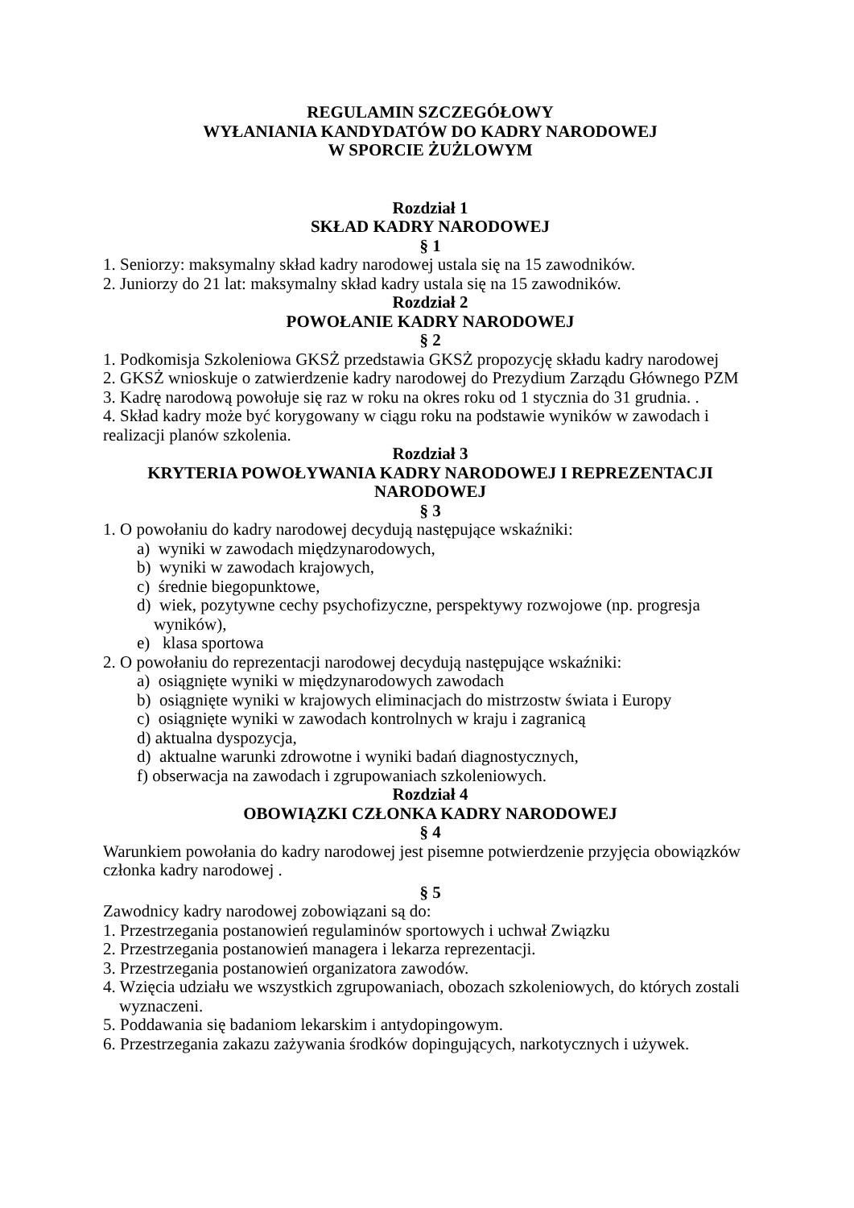REGULAMIN SZCZEGÓŁOWY
WYŁANIANIA KANDYDATÓW DO KADRY NARODOWEJ
W SPORCIE ŻUŻLOWYM
Rozdział 1
SKŁAD KADRY NARODOWEJ
§ 1
1. Seniorzy: maksymalny skład kadry narodowej ustala się na 15 zawodników.
2. Juniorzy do 21 lat: maksymalny skład kadry ustala się na 15 zawodników.
Rozdział 2
POWOŁANIE KADRY NARODOWEJ
§ 2
1. Podkomisja Szkoleniowa GKSŻ przedstawia GKSŻ propozycję składu kadry narodowej
2. GKSŻ wnioskuje o zatwierdzenie kadry narodowej do Prezydium Zarządu Głównego PZM
3. Kadrę narodową powołuje się raz w roku na okres roku od 1 stycznia do 31 grudnia. .
4. Skład kadry może być korygowany w ciągu roku na podstawie wyników w zawodach i realizacji planów szkolenia.
Rozdział 3
KRYTERIA POWOŁYWANIA KADRY NARODOWEJ I REPREZENTACJI NARODOWEJ
§ 3
1. O powołaniu do kadry narodowej decydują następujące wskaźniki:
a) wyniki w zawodach międzynarodowych,
b) wyniki w zawodach krajowych,
c) średnie biegopunktowe,
d) wiek, pozytywne cechy psychofizyczne, perspektywy rozwojowe (np. progresja wyników),
e) klasa sportowa
2. O powołaniu do reprezentacji narodowej decydują następujące wskaźniki:
a) osiągnięte wyniki w międzynarodowych zawodach
b) osiągnięte wyniki w krajowych eliminacjach do mistrzostw świata i Europy
c) osiągnięte wyniki w zawodach kontrolnych w kraju i zagranicą
d) aktualna dyspozycja,
d) aktualne warunki zdrowotne i wyniki badań diagnostycznych,
f) obserwacja na zawodach i zgrupowaniach szkoleniowych.
Rozdział 4
OBOWIĄZKI CZŁONKA KADRY NARODOWEJ
§ 4
Warunkiem powołania do kadry narodowej jest pisemne potwierdzenie przyjęcia obowiązków członka kadry narodowej .
§ 5
Zawodnicy kadry narodowej zobowiązani są do:
1. Przestrzegania postanowień regulaminów sportowych i uchwał Związku
2. Przestrzegania postanowień managera i lekarza reprezentacji.
3. Przestrzegania postanowień organizatora zawodów.
4. Wzięcia udziału we wszystkich zgrupowaniach, obozach szkoleniowych, do których zostali wyznaczeni.
5. Poddawania się badaniom lekarskim i antydopingowym.
6. Przestrzegania zakazu zażywania środków dopingujących, narkotycznych i używek.